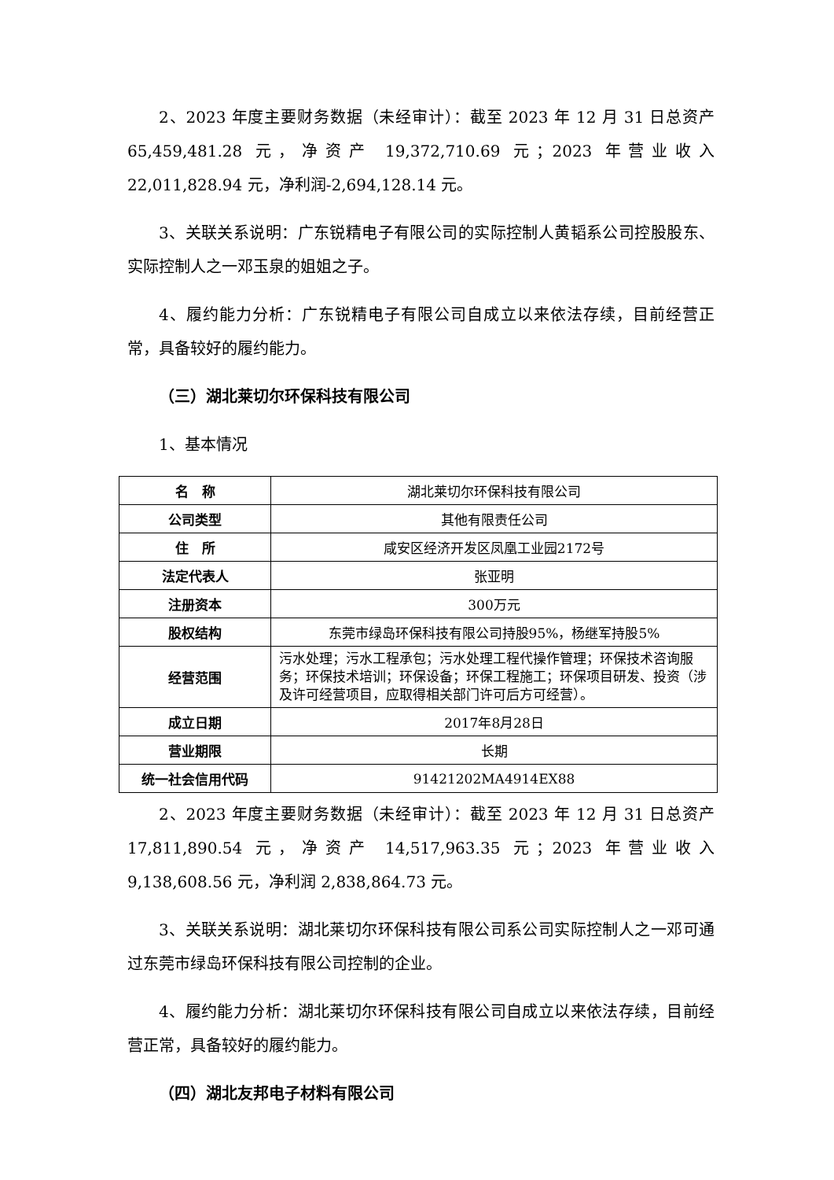2、2023 年度主要财务数据（未经审计）：截至 2023 年 12 月 31 日总资产 65,459,481.28 元，净资产 19,372,710.69 元；2023 年营业收入 22,011,828.94 元，净利润-2,694,128.14 元。
3、关联关系说明：广东锐精电子有限公司的实际控制人黄韬系公司控股股东、实际控制人之一邓玉泉的姐姐之子。
4、履约能力分析：广东锐精电子有限公司自成立以来依法存续，目前经营正常，具备较好的履约能力。
（三）湖北莱切尔环保科技有限公司
1、基本情况
| 名 称 | 湖北莱切尔环保科技有限公司 |
| 公司类型 | 其他有限责任公司 |
| 住 所 | 咸安区经济开发区凤凰工业园2172号 |
| 法定代表人 | 张亚明 |
| 注册资本 | 300万元 |
| 股权结构 | 东莞市绿岛环保科技有限公司持股95%，杨继军持股5% |
| 经营范围 | 污水处理；污水工程承包；污水处理工程代操作管理；环保技术咨询服务；环保技术培训；环保设备；环保工程施工；环保项目研发、投资（涉及许可经营项目，应取得相关部门许可后方可经营）。 |
| 成立日期 | 2017年8月28日 |
| 营业期限 | 长期 |
| 统一社会信用代码 | 91421202MA4914EX88 |
2、2023 年度主要财务数据（未经审计）：截至 2023 年 12 月 31 日总资产 17,811,890.54 元，净资产 14,517,963.35 元；2023 年营业收入 9,138,608.56 元，净利润 2,838,864.73 元。
3、关联关系说明：湖北莱切尔环保科技有限公司系公司实际控制人之一邓可通过东莞市绿岛环保科技有限公司控制的企业。
4、履约能力分析：湖北莱切尔环保科技有限公司自成立以来依法存续，目前经营正常，具备较好的履约能力。
（四）湖北友邦电子材料有限公司